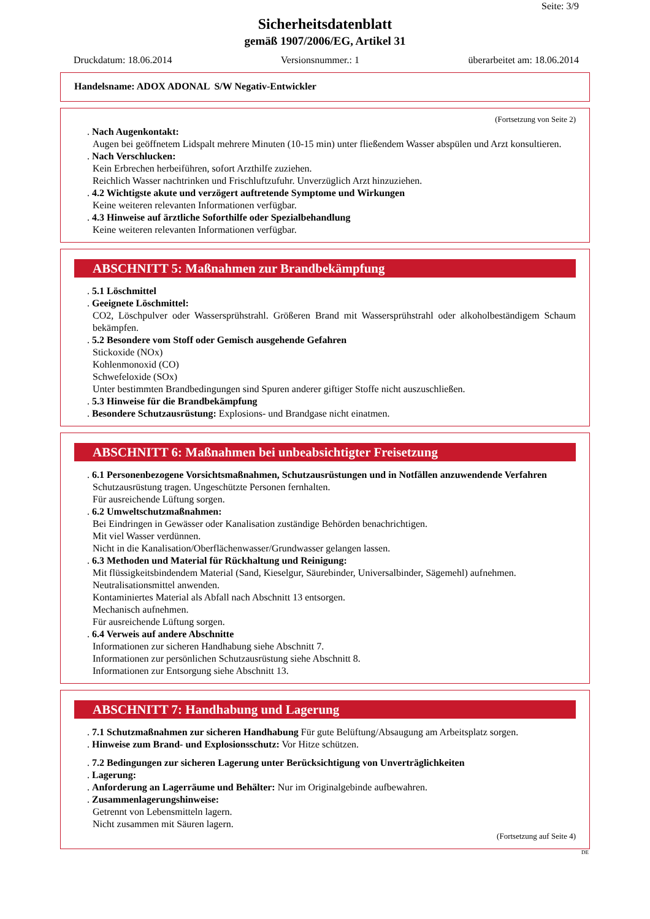Seite: 3/9
Sicherheitsdatenblatt
gemäß 1907/2006/EG, Artikel 31
Druckdatum: 18.06.2014 Versionsnummer.: 1 überarbeitet am: 18.06.2014
Handelsname: ADOX ADONAL S/W Negativ-Entwickler
(Fortsetzung von Seite 2)
. Nach Augenkontakt:
Augen bei geöffnetem Lidspalt mehrere Minuten (10-15 min) unter fließendem Wasser abspülen und Arzt konsultieren.
. Nach Verschlucken:
Kein Erbrechen herbeiführen, sofort Arzthilfe zuziehen.
Reichlich Wasser nachtrinken und Frischluftzufuhr. Unverzüglich Arzt hinzuziehen.
. 4.2 Wichtigste akute und verzögert auftretende Symptome und Wirkungen
Keine weiteren relevanten Informationen verfügbar.
. 4.3 Hinweise auf ärztliche Soforthilfe oder Spezialbehandlung
Keine weiteren relevanten Informationen verfügbar.
ABSCHNITT 5: Maßnahmen zur Brandbekämpfung
. 5.1 Löschmittel
. Geeignete Löschmittel:
CO2, Löschpulver oder Wassersprühstrahl. Größeren Brand mit Wassersprühstrahl oder alkoholbeständigem Schaum bekämpfen.
. 5.2 Besondere vom Stoff oder Gemisch ausgehende Gefahren
Stickoxide (NOx)
Kohlenmonoxid (CO)
Schwefeloxide (SOx)
Unter bestimmten Brandbedingungen sind Spuren anderer giftiger Stoffe nicht auszuschließen.
. 5.3 Hinweise für die Brandbekämpfung
. Besondere Schutzausrüstung: Explosions- und Brandgase nicht einatmen.
ABSCHNITT 6: Maßnahmen bei unbeabsichtigter Freisetzung
. 6.1 Personenbezogene Vorsichtsmaßnahmen, Schutzausrüstungen und in Notfällen anzuwendende Verfahren
Schutzausrüstung tragen. Ungeschützte Personen fernhalten.
Für ausreichende Lüftung sorgen.
. 6.2 Umweltschutzmaßnahmen:
Bei Eindringen in Gewässer oder Kanalisation zuständige Behörden benachrichtigen.
Mit viel Wasser verdünnen.
Nicht in die Kanalisation/Oberflächenwasser/Grundwasser gelangen lassen.
. 6.3 Methoden und Material für Rückhaltung und Reinigung:
Mit flüssigkeitsbindendem Material (Sand, Kieselgur, Säurebinder, Universalbinder, Sägemehl) aufnehmen.
Neutralisationsmittel anwenden.
Kontaminiertes Material als Abfall nach Abschnitt 13 entsorgen.
Mechanisch aufnehmen.
Für ausreichende Lüftung sorgen.
. 6.4 Verweis auf andere Abschnitte
Informationen zur sicheren Handhabung siehe Abschnitt 7.
Informationen zur persönlichen Schutzausrüstung siehe Abschnitt 8.
Informationen zur Entsorgung siehe Abschnitt 13.
ABSCHNITT 7: Handhabung und Lagerung
. 7.1 Schutzmaßnahmen zur sicheren Handhabung Für gute Belüftung/Absaugung am Arbeitsplatz sorgen.
. Hinweise zum Brand- und Explosionsschutz: Vor Hitze schützen.
. 7.2 Bedingungen zur sicheren Lagerung unter Berücksichtigung von Unverträglichkeiten
. Lagerung:
. Anforderung an Lagerräume und Behälter: Nur im Originalgebinde aufbewahren.
. Zusammenlagerungshinweise:
Getrennt von Lebensmitteln lagern.
Nicht zusammen mit Säuren lagern.
(Fortsetzung auf Seite 4)
DE